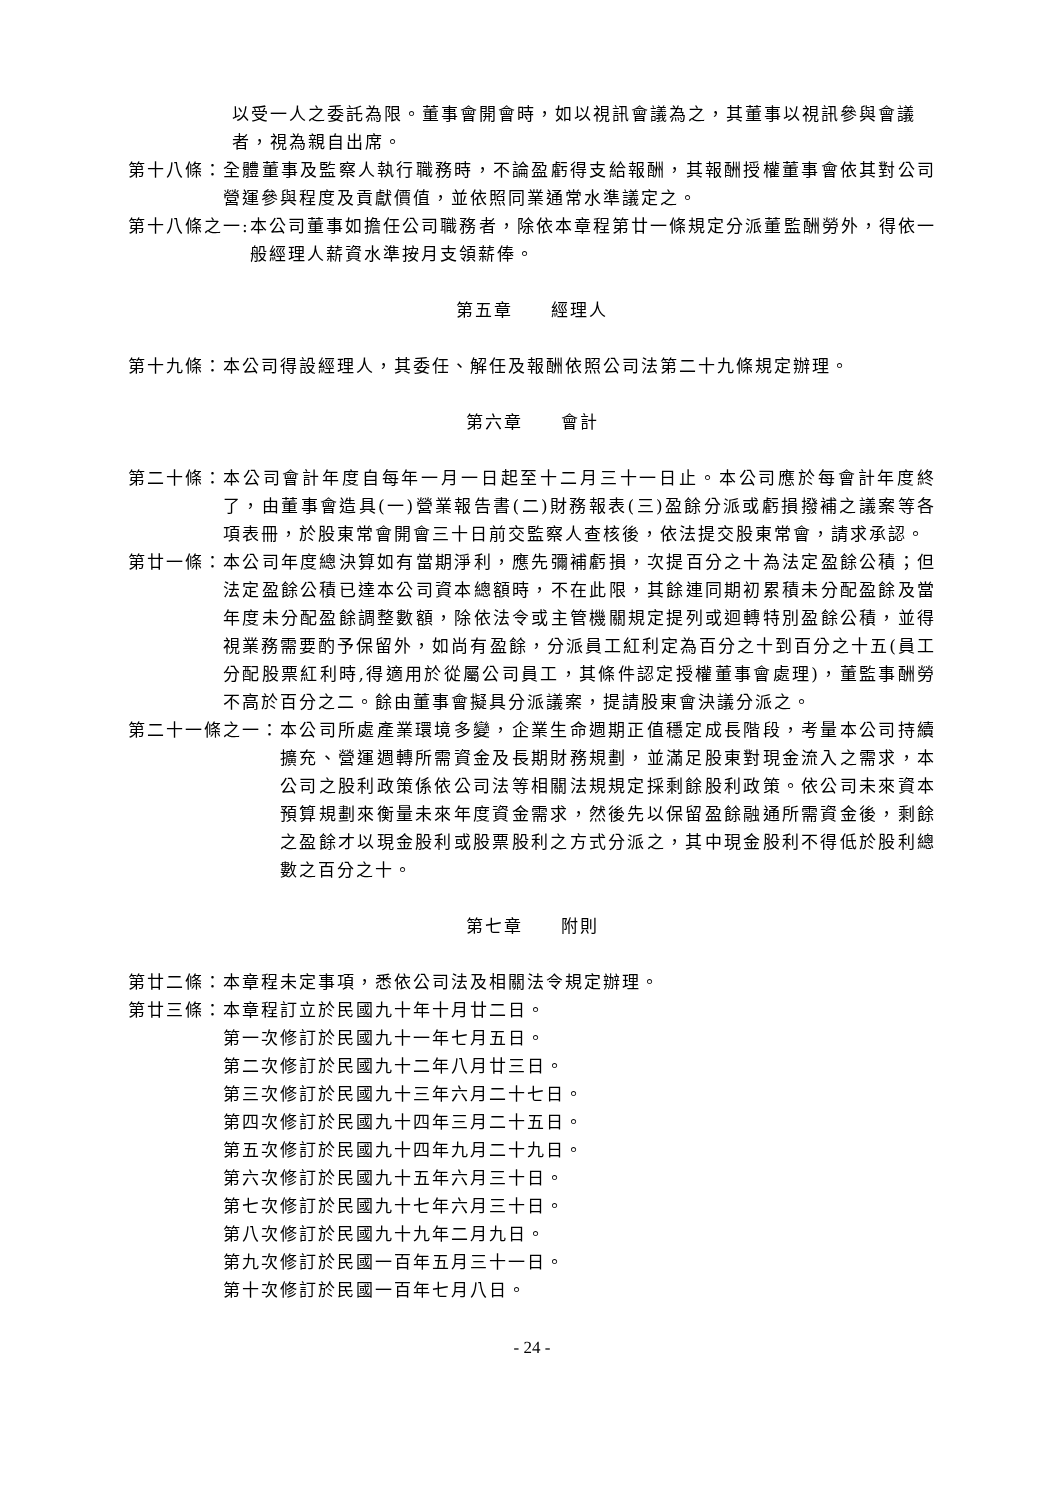以受一人之委託為限。董事會開會時，如以視訊會議為之，其董事以視訊參與會議者，視為親自出席。
第十八條： 全體董事及監察人執行職務時，不論盈虧得支給報酬，其報酬授權董事會依其對公司營運參與程度及貢獻價值，並依照同業通常水準議定之。
第十八條之一: 本公司董事如擔任公司職務者，除依本章程第廿一條規定分派董監酬勞外，得依一般經理人薪資水準按月支領薪俸。
第五章　　經理人
第十九條： 本公司得設經理人，其委任、解任及報酬依照公司法第二十九條規定辦理。
第六章　　會計
第二十條： 本公司會計年度自每年一月一日起至十二月三十一日止。本公司應於每會計年度終了，由董事會造具(一)營業報告書(二)財務報表(三)盈餘分派或虧損撥補之議案等各項表冊，於股東常會開會三十日前交監察人查核後，依法提交股東常會，請求承認。
第廿一條： 本公司年度總決算如有當期淨利，應先彌補虧損，次提百分之十為法定盈餘公積；但法定盈餘公積已達本公司資本總額時，不在此限，其餘連同期初累積未分配盈餘及當年度未分配盈餘調整數額，除依法令或主管機關規定提列或迴轉特別盈餘公積，並得視業務需要酌予保留外，如尚有盈餘，分派員工紅利定為百分之十到百分之十五(員工分配股票紅利時,得適用於從屬公司員工，其條件認定授權董事會處理)，董監事酬勞不高於百分之二。餘由董事會擬具分派議案，提請股東會決議分派之。
第二十一條之一： 本公司所處產業環境多變，企業生命週期正值穩定成長階段，考量本公司持續擴充、營運週轉所需資金及長期財務規劃，並滿足股東對現金流入之需求，本公司之股利政策係依公司法等相關法規規定採剩餘股利政策。依公司未來資本預算規劃來衡量未來年度資金需求，然後先以保留盈餘融通所需資金後，剩餘之盈餘才以現金股利或股票股利之方式分派之，其中現金股利不得低於股利總數之百分之十。
第七章　　附則
第廿二條： 本章程未定事項，悉依公司法及相關法令規定辦理。
第廿三條： 本章程訂立於民國九十年十月廿二日。
第一次修訂於民國九十一年七月五日。
第二次修訂於民國九十二年八月廿三日。
第三次修訂於民國九十三年六月二十七日。
第四次修訂於民國九十四年三月二十五日。
第五次修訂於民國九十四年九月二十九日。
第六次修訂於民國九十五年六月三十日。
第七次修訂於民國九十七年六月三十日。
第八次修訂於民國九十九年二月九日。
第九次修訂於民國一百年五月三十一日。
第十次修訂於民國一百年七月八日。
- 24 -